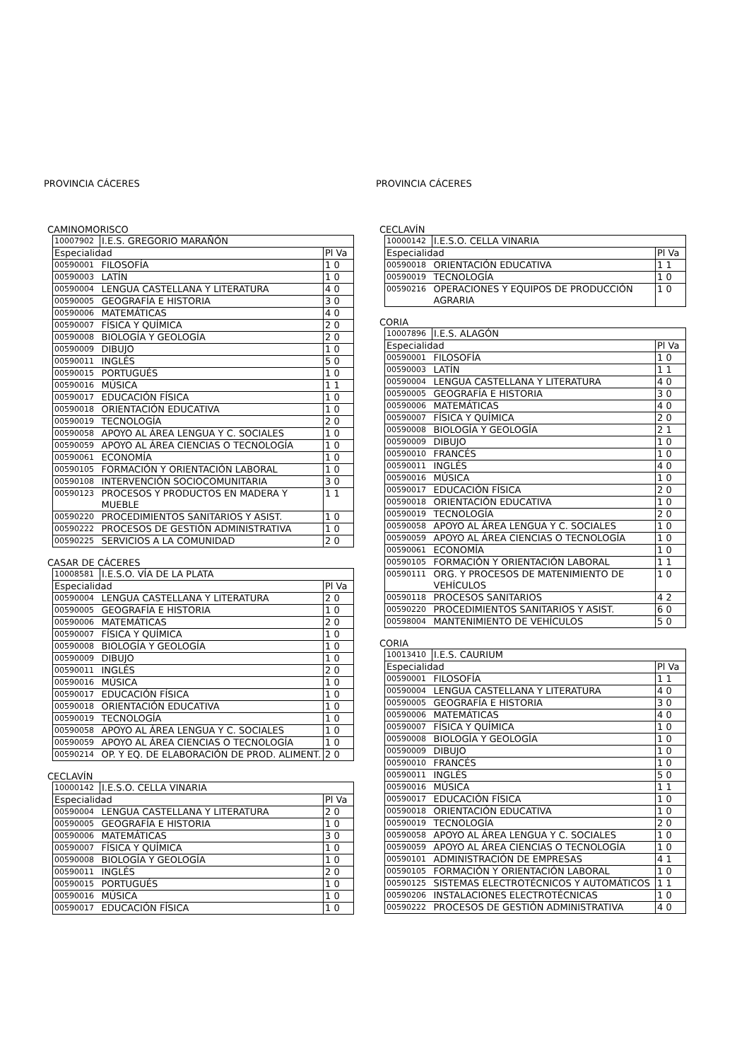PROVINCIA CÁCERES
CAMINOMORISCO
| 10007902 | I.E.S. GREGORIO MARAÑÓN | |
| Especialidad | | Pl Va |
| 00590001 | FILOSOFÍA | 1 0 |
| 00590003 | LATÍN | 1 0 |
| 00590004 | LENGUA CASTELLANA Y LITERATURA | 4 0 |
| 00590005 | GEOGRAFÍA E HISTORIA | 3 0 |
| 00590006 | MATEMÁTICAS | 4 0 |
| 00590007 | FÍSICA Y QUÍMICA | 2 0 |
| 00590008 | BIOLOGÍA Y GEOLOGÍA | 2 0 |
| 00590009 | DIBUJO | 1 0 |
| 00590011 | INGLÉS | 5 0 |
| 00590015 | PORTUGUÉS | 1 0 |
| 00590016 | MÚSICA | 1 1 |
| 00590017 | EDUCACIÓN FÍSICA | 1 0 |
| 00590018 | ORIENTACIÓN EDUCATIVA | 1 0 |
| 00590019 | TECNOLOGÍA | 2 0 |
| 00590058 | APOYO AL ÁREA LENGUA Y C. SOCIALES | 1 0 |
| 00590059 | APOYO AL ÁREA CIENCIAS O TECNOLOGÍA | 1 0 |
| 00590061 | ECONOMÍA | 1 0 |
| 00590105 | FORMACIÓN Y ORIENTACIÓN LABORAL | 1 0 |
| 00590108 | INTERVENCIÓN SOCIOCOMUNITARIA | 3 0 |
| 00590123 | PROCESOS Y PRODUCTOS EN MADERA Y MUEBLE | 1 1 |
| 00590220 | PROCEDIMIENTOS SANITARIOS Y ASIST. | 1 0 |
| 00590222 | PROCESOS DE GESTIÓN ADMINISTRATIVA | 1 0 |
| 00590225 | SERVICIOS A LA COMUNIDAD | 2 0 |
CASAR DE CÁCERES
| 10008581 | I.E.S.O. VÍA DE LA PLATA | |
| Especialidad | | Pl Va |
| 00590004 | LENGUA CASTELLANA Y LITERATURA | 2 0 |
| 00590005 | GEOGRAFÍA E HISTORIA | 1 0 |
| 00590006 | MATEMÁTICAS | 2 0 |
| 00590007 | FÍSICA Y QUÍMICA | 1 0 |
| 00590008 | BIOLOGÍA Y GEOLOGÍA | 1 0 |
| 00590009 | DIBUJO | 1 0 |
| 00590011 | INGLÉS | 2 0 |
| 00590016 | MÚSICA | 1 0 |
| 00590017 | EDUCACIÓN FÍSICA | 1 0 |
| 00590018 | ORIENTACIÓN EDUCATIVA | 1 0 |
| 00590019 | TECNOLOGÍA | 1 0 |
| 00590058 | APOYO AL ÁREA LENGUA Y C. SOCIALES | 1 0 |
| 00590059 | APOYO AL ÁREA CIENCIAS O TECNOLOGÍA | 1 0 |
| 00590214 | OP. Y EQ. DE ELABORACIÓN DE PROD. ALIMENT. | 2 0 |
CECLAVÍN
| 10000142 | I.E.S.O. CELLA VINARIA | |
| Especialidad | | Pl Va |
| 00590004 | LENGUA CASTELLANA Y LITERATURA | 2 0 |
| 00590005 | GEOGRAFÍA E HISTORIA | 1 0 |
| 00590006 | MATEMÁTICAS | 3 0 |
| 00590007 | FÍSICA Y QUÍMICA | 1 0 |
| 00590008 | BIOLOGÍA Y GEOLOGÍA | 1 0 |
| 00590011 | INGLÉS | 2 0 |
| 00590015 | PORTUGUÉS | 1 0 |
| 00590016 | MÚSICA | 1 0 |
| 00590017 | EDUCACIÓN FÍSICA | 1 0 |
PROVINCIA CÁCERES
CECLAVÍN
| 10000142 | I.E.S.O. CELLA VINARIA | |
| Especialidad | | Pl Va |
| 00590018 | ORIENTACIÓN EDUCATIVA | 1 1 |
| 00590019 | TECNOLOGÍA | 1 0 |
| 00590216 | OPERACIONES Y EQUIPOS DE PRODUCCIÓN AGRARIA | 1 0 |
CORIA
| 10007896 | I.E.S. ALAGÓN | |
| Especialidad | | Pl Va |
| 00590001 | FILOSOFÍA | 1 0 |
| 00590003 | LATÍN | 1 1 |
| 00590004 | LENGUA CASTELLANA Y LITERATURA | 4 0 |
| 00590005 | GEOGRAFÍA E HISTORIA | 3 0 |
| 00590006 | MATEMÁTICAS | 4 0 |
| 00590007 | FÍSICA Y QUÍMICA | 2 0 |
| 00590008 | BIOLOGÍA Y GEOLOGÍA | 2 1 |
| 00590009 | DIBUJO | 1 0 |
| 00590010 | FRANCÉS | 1 0 |
| 00590011 | INGLÉS | 4 0 |
| 00590016 | MÚSICA | 1 0 |
| 00590017 | EDUCACIÓN FÍSICA | 2 0 |
| 00590018 | ORIENTACIÓN EDUCATIVA | 1 0 |
| 00590019 | TECNOLOGÍA | 2 0 |
| 00590058 | APOYO AL ÁREA LENGUA Y C. SOCIALES | 1 0 |
| 00590059 | APOYO AL ÁREA CIENCIAS O TECNOLOGÍA | 1 0 |
| 00590061 | ECONOMÍA | 1 0 |
| 00590105 | FORMACIÓN Y ORIENTACIÓN LABORAL | 1 1 |
| 00590111 | ORG. Y PROCESOS DE MATENIMIENTO DE VEHÍCULOS | 1 0 |
| 00590118 | PROCESOS SANITARIOS | 4 2 |
| 00590220 | PROCEDIMIENTOS SANITARIOS Y ASIST. | 6 0 |
| 00598004 | MANTENIMIENTO DE VEHÍCULOS | 5 0 |
CORIA
| 10013410 | I.E.S. CAURIUM | |
| Especialidad | | Pl Va |
| 00590001 | FILOSOFÍA | 1 1 |
| 00590004 | LENGUA CASTELLANA Y LITERATURA | 4 0 |
| 00590005 | GEOGRAFÍA E HISTORIA | 3 0 |
| 00590006 | MATEMÁTICAS | 4 0 |
| 00590007 | FÍSICA Y QUÍMICA | 1 0 |
| 00590008 | BIOLOGÍA Y GEOLOGÍA | 1 0 |
| 00590009 | DIBUJO | 1 0 |
| 00590010 | FRANCÉS | 1 0 |
| 00590011 | INGLÉS | 5 0 |
| 00590016 | MÚSICA | 1 1 |
| 00590017 | EDUCACIÓN FÍSICA | 1 0 |
| 00590018 | ORIENTACIÓN EDUCATIVA | 1 0 |
| 00590019 | TECNOLOGÍA | 2 0 |
| 00590058 | APOYO AL ÁREA LENGUA Y C. SOCIALES | 1 0 |
| 00590059 | APOYO AL ÁREA CIENCIAS O TECNOLOGÍA | 1 0 |
| 00590101 | ADMINISTRACIÓN DE EMPRESAS | 4 1 |
| 00590105 | FORMACIÓN Y ORIENTACIÓN LABORAL | 1 0 |
| 00590125 | SISTEMAS ELECTROTÉCNICOS Y AUTOMÁTICOS | 1 1 |
| 00590206 | INSTALACIONES ELECTROTÉCNICAS | 1 0 |
| 00590222 | PROCESOS DE GESTIÓN ADMINISTRATIVA | 4 0 |